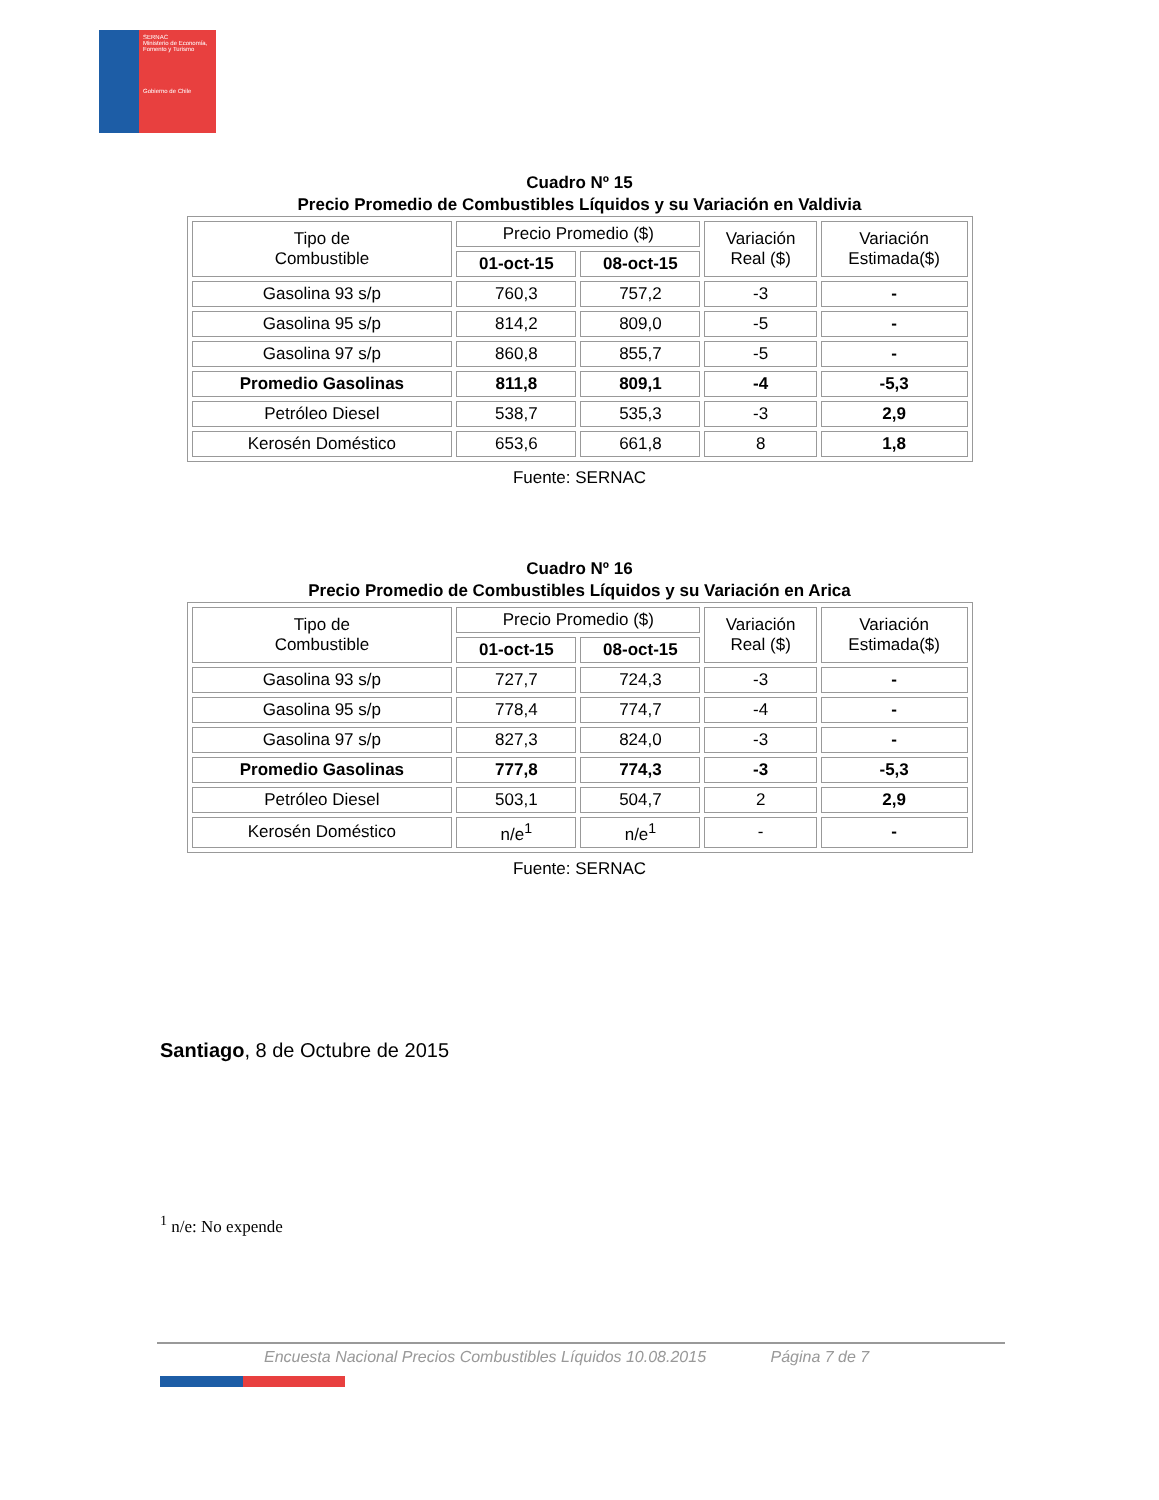SERNAC
Ministerio de Economía, Fomento y Turismo
Gobierno de Chile
Cuadro Nº 15
Precio Promedio de Combustibles Líquidos y su Variación en Valdivia
| Tipo de Combustible | Precio Promedio ($) | | Variación Real ($) | Variación Estimada($) |
| --- | --- | --- | --- | --- |
| | 01-oct-15 | 08-oct-15 | | |
| Gasolina 93 s/p | 760,3 | 757,2 | -3 | - |
| Gasolina 95 s/p | 814,2 | 809,0 | -5 | - |
| Gasolina 97 s/p | 860,8 | 855,7 | -5 | - |
| Promedio Gasolinas | 811,8 | 809,1 | -4 | -5,3 |
| Petróleo Diesel | 538,7 | 535,3 | -3 | 2,9 |
| Kerosén Doméstico | 653,6 | 661,8 | 8 | 1,8 |
Fuente: SERNAC
Cuadro Nº 16
Precio Promedio de Combustibles Líquidos y su Variación en Arica
| Tipo de Combustible | Precio Promedio ($) | | Variación Real ($) | Variación Estimada($) |
| --- | --- | --- | --- | --- |
| | 01-oct-15 | 08-oct-15 | | |
| Gasolina 93 s/p | 727,7 | 724,3 | -3 | - |
| Gasolina 95 s/p | 778,4 | 774,7 | -4 | - |
| Gasolina 97 s/p | 827,3 | 824,0 | -3 | - |
| Promedio Gasolinas | 777,8 | 774,3 | -3 | -5,3 |
| Petróleo Diesel | 503,1 | 504,7 | 2 | 2,9 |
| Kerosén Doméstico | n/e<sup>1</sup> | n/e<sup>1</sup> | - | - |
Fuente: SERNAC
Santiago, 8 de Octubre de 2015
<sup>1</sup> n/e: No expende
Encuesta Nacional Precios Combustibles Líquidos 10.08.2015 Página 7 de 7